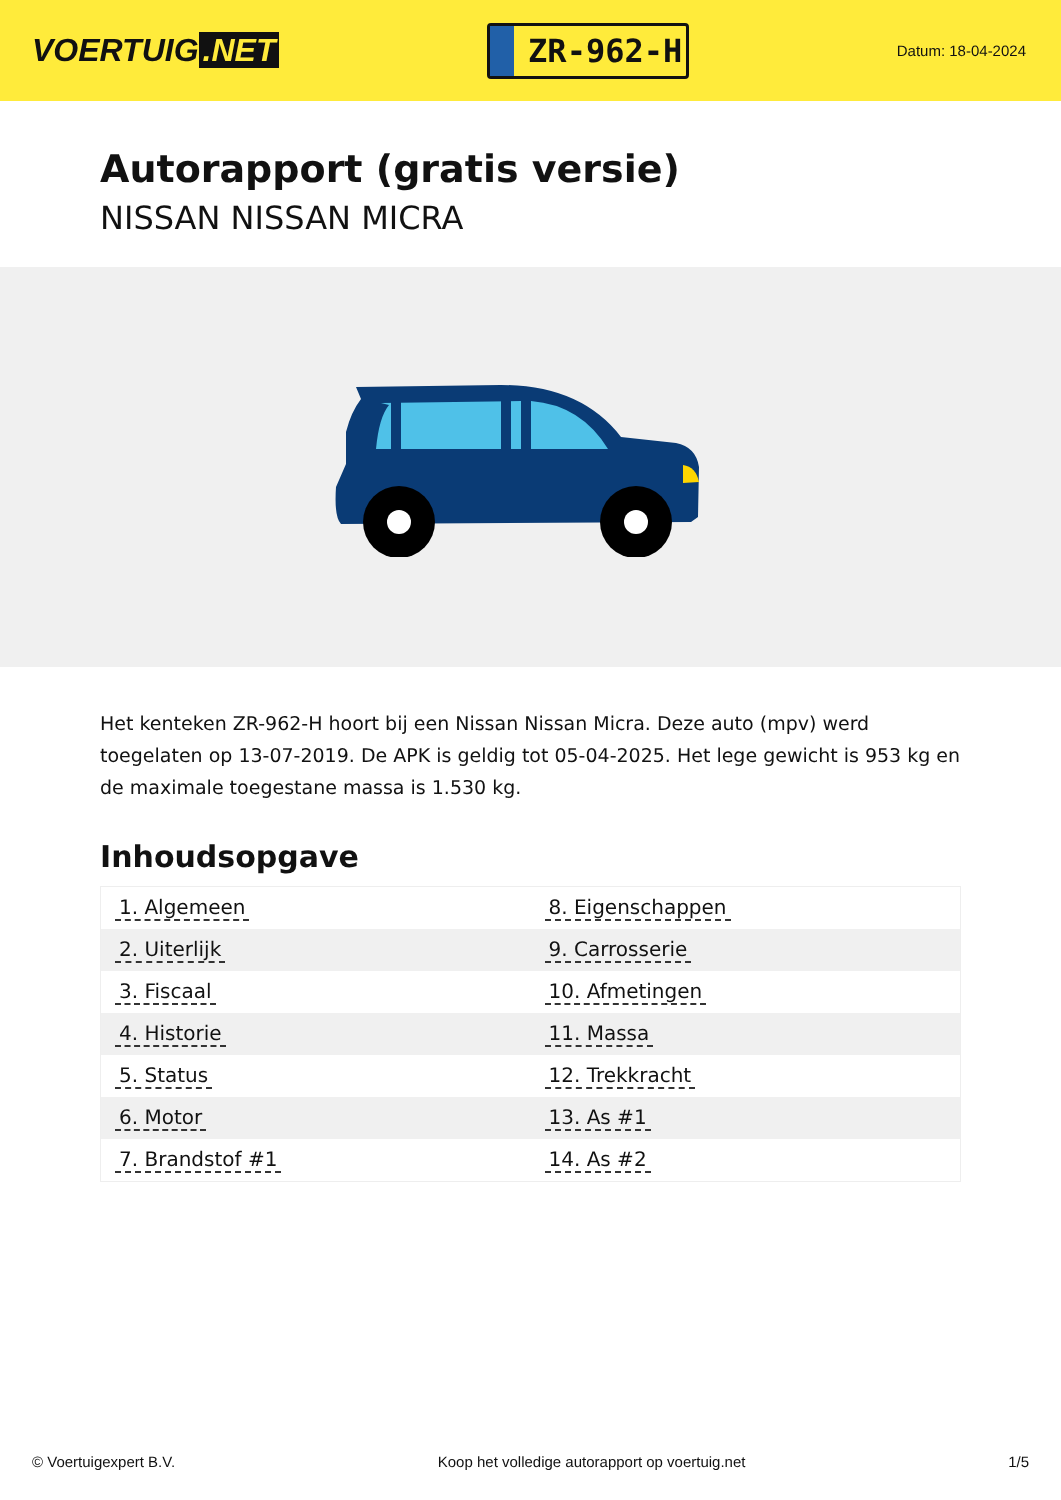VOERTUIG.NET
ZR-962-H
Datum: 18-04-2024
Autorapport (gratis versie)
NISSAN NISSAN MICRA
Het kenteken ZR-962-H hoort bij een Nissan Nissan Micra. Deze auto (mpv) werd toegelaten op 13-07-2019. De APK is geldig tot 05-04-2025. Het lege gewicht is 953 kg en de maximale toegestane massa is 1.530 kg.
Inhoudsopgave
| 1. Algemeen | 8. Eigenschappen |
| 2. Uiterlijk | 9. Carrosserie |
| 3. Fiscaal | 10. Afmetingen |
| 4. Historie | 11. Massa |
| 5. Status | 12. Trekkracht |
| 6. Motor | 13. As #1 |
| 7. Brandstof #1 | 14. As #2 |
© Voertuigexpert B.V. Koop het volledige autorapport op voertuig.net 1/5